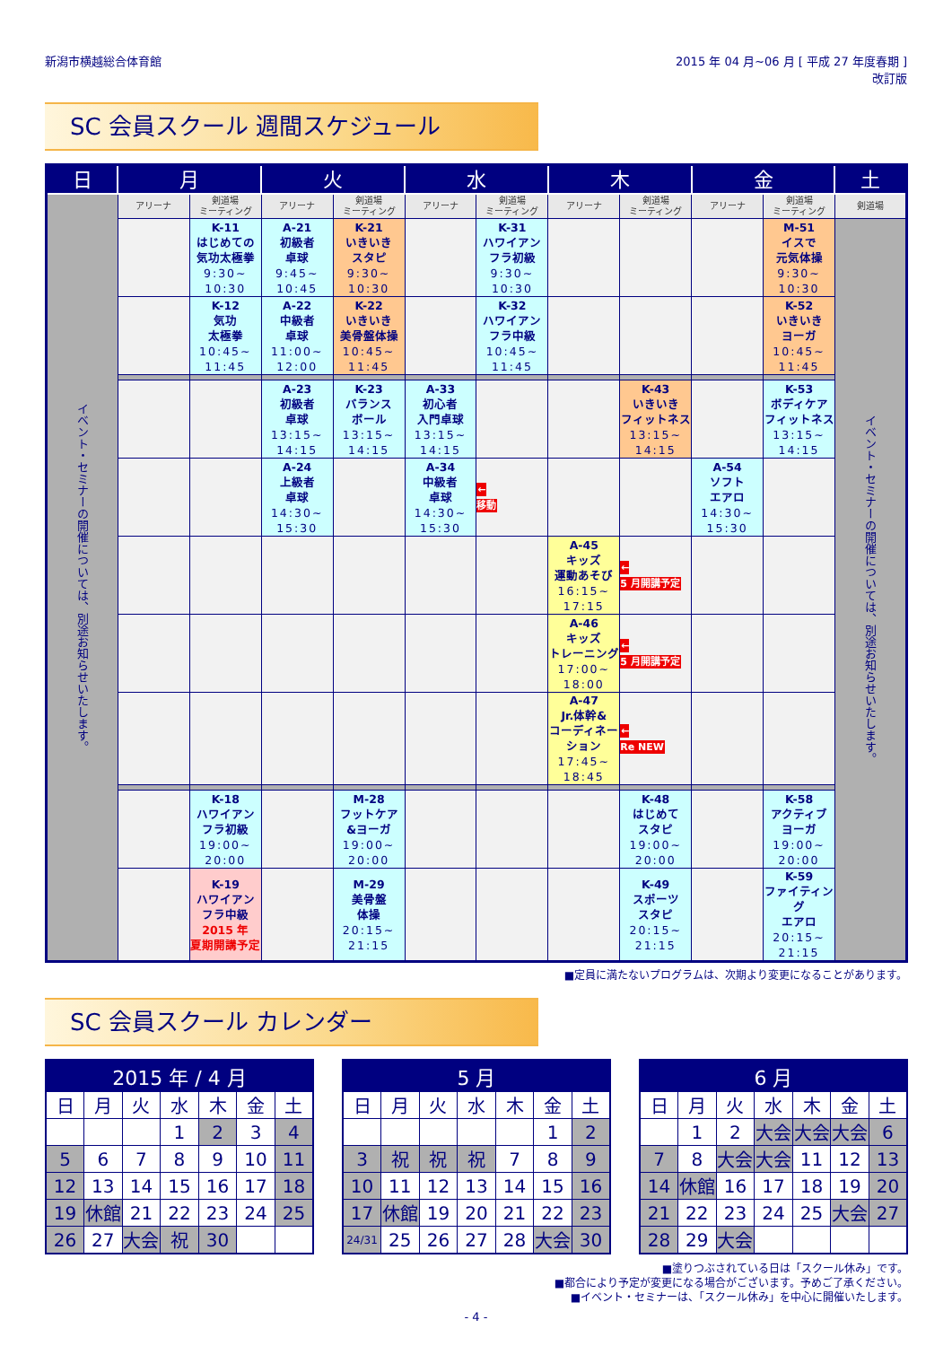新潟市横越総合体育館 2015 年 04 月~06 月 [ 平成 27 年度春期 ]
改訂版
SC 会員スクール 週間スケジュール
| 日 | 月 | | 火 | | 水 | | 木 | | 金 | | 土 |
| --- | --- | --- | --- | --- | --- | --- | --- | --- | --- | --- | --- |
| イベント・セミナーの開催については、別途お知らせいたします。 | アリーナ | 剣道場 ミーティング | アリーナ | 剣道場 ミーティング | アリーナ | 剣道場 ミーティング | アリーナ | 剣道場 ミーティング | アリーナ | 剣道場 ミーティング | 剣道場 |
| | | K-11 はじめての 気功太極拳 9:30~ 10:30 | A-21 初級者 卓球 9:45~ 10:45 | K-21 いきいき スタピ 9:30~ 10:30 | | K-31 ハワイアン フラ初級 9:30~ 10:30 | | | | M-51 イスで 元気体操 9:30~ 10:30 | イベント・セミナーの開催については、別途お知らせいたします。 |
| | | K-12 気功 太極拳 10:45~ 11:45 | A-22 中級者 卓球 11:00~ 12:00 | K-22 いきいき 美骨盤体操 10:45~ 11:45 | | K-32 ハワイアン フラ中級 10:45~ 11:45 | | | | K-52 いきいき ヨーガ 10:45~ 11:45 | |
| | | | A-23 初級者 卓球 13:15~ 14:15 | K-23 バランス ボール 13:15~ 14:15 | A-33 初心者 入門卓球 13:15~ 14:15 | | | K-43 いきいき フィットネス 13:15~ 14:15 | | K-53 ボディケア フィットネス 13:15~ 14:15 | |
| | | | A-24 上級者 卓球 14:30~ 15:30 | | A-34 中級者 卓球 14:30~ 15:30 | ← 移動 | | | A-54 ソフト エアロ 14:30~ 15:30 | | |
| | | | | | | | A-45 キッズ 運動あそび 16:15~ 17:15 | ← 5 月開講予定 | | | |
| | | | | | | | A-46 キッズ トレーニング 17:00~ 18:00 | ← 5 月開講予定 | | | |
| | | | | | | | A-47 Jr.体幹& コーディネーション 17:45~ 18:45 | ← Re NEW | | | |
| | | K-18 ハワイアン フラ初級 19:00~ 20:00 | | M-28 フットケア &ヨーガ 19:00~ 20:00 | | | | K-48 はじめて スタピ 19:00~ 20:00 | | K-58 アクティブ ヨーガ 19:00~ 20:00 | |
| | | K-19 ハワイアン フラ中級 2015 年 夏期開講予定 | | M-29 美骨盤 体操 20:15~ 21:15 | | | | K-49 スポーツ スタピ 20:15~ 21:15 | | K-59 ファイティング エアロ 20:15~ 21:15 | |
■定員に満たないプログラムは、次期より変更になることがあります。
SC 会員スクール カレンダー
| 2015 年 / 4 月 | | | | | | |
| --- | --- | --- | --- | --- | --- | --- |
| 日 | 月 | 火 | 水 | 木 | 金 | 土 |
| | | | 1 | 2 | 3 | 4 |
| 5 | 6 | 7 | 8 | 9 | 10 | 11 |
| 12 | 13 | 14 | 15 | 16 | 17 | 18 |
| 19 | 休館 | 21 | 22 | 23 | 24 | 25 |
| 26 | 27 | 大会 | 祝 | 30 | | |
| 5 月 | | | | | | |
| --- | --- | --- | --- | --- | --- | --- |
| 日 | 月 | 火 | 水 | 木 | 金 | 土 |
| | | | | | 1 | 2 |
| 3 | 祝 | 祝 | 祝 | 7 | 8 | 9 |
| 10 | 11 | 12 | 13 | 14 | 15 | 16 |
| 17 | 休館 | 19 | 20 | 21 | 22 | 23 |
| 24/31 | 25 | 26 | 27 | 28 | 大会 | 30 |
| 6 月 | | | | | | |
| --- | --- | --- | --- | --- | --- | --- |
| 日 | 月 | 火 | 水 | 木 | 金 | 土 |
| | 1 | 2 | 大会 | 大会 | 大会 | 6 |
| 7 | 8 | 大会 | 大会 | 11 | 12 | 13 |
| 14 | 休館 | 16 | 17 | 18 | 19 | 20 |
| 21 | 22 | 23 | 24 | 25 | 大会 | 27 |
| 28 | 29 | 大会 | | | | |
■塗りつぶされている日は「スクール休み」です。
■都合により予定が変更になる場合がございます。予めご了承ください。
■イベント・セミナーは、「スクール休み」を中心に開催いたします。
- 4 -